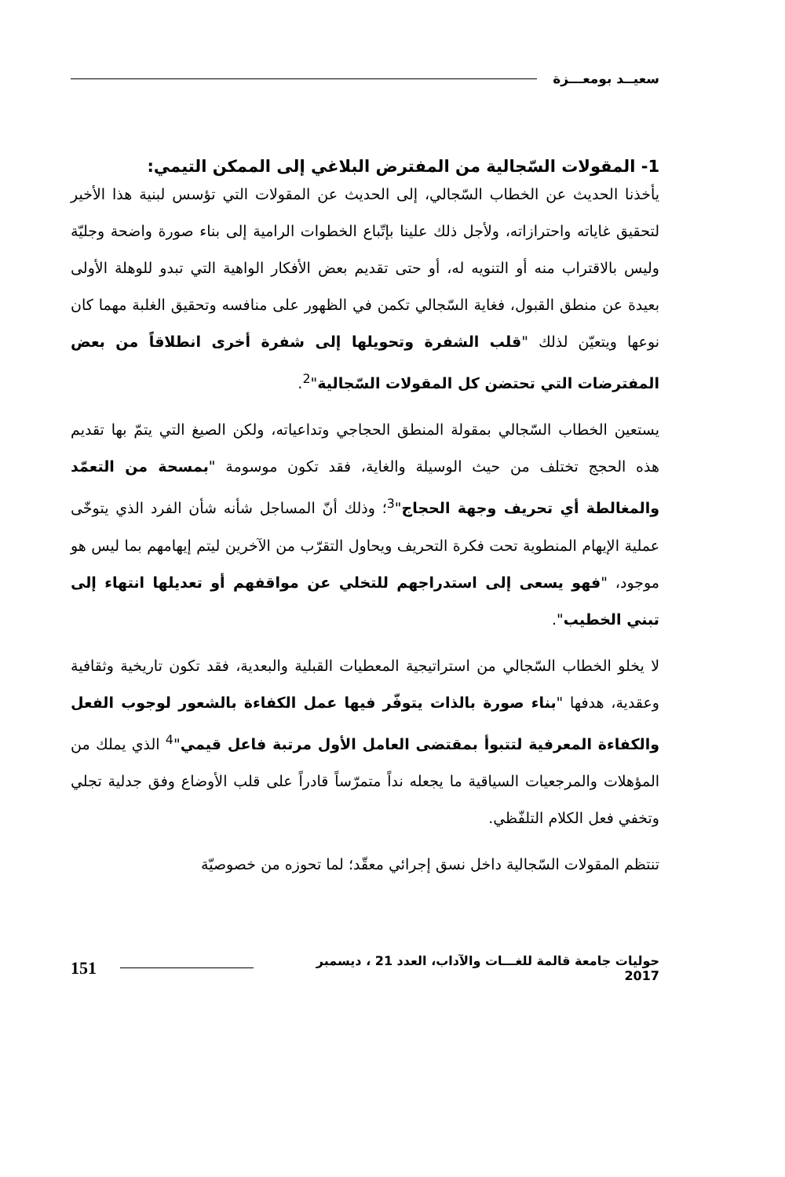سعيــد بومعـــزة
1- المقولات السّجالية من المفترض البلاغي إلى الممكن التيمي:
يأخذنا الحديث عن الخطاب السّجالي، إلى الحديث عن المقولات التي تؤسس لبنية هذا الأخير لتحقيق غاياته واحترازاته، ولأجل ذلك علينا بإتّباع الخطوات الرامية إلى بناء صورة واضحة وجليّة وليس بالاقتراب منه أو التنويه له، أو حتى تقديم بعض الأفكار الواهية التي تبدو للوهلة الأولى بعيدة عن منطق القبول، فغاية السّجالي تكمن في الظهور على منافسه وتحقيق الغلبة مهما كان نوعها ويتعيّن لذلك "قلب الشفرة وتحويلها إلى شفرة أخرى انطلاقاً من بعض المفترضات التي تحتضن كل المقولات السّجالية"<sup>2</sup>.
يستعين الخطاب السّجالي بمقولة المنطق الحجاجي وتداعياته، ولكن الصيغ التي يتمّ بها تقديم هذه الحجج تختلف من حيث الوسيلة والغاية، فقد تكون موسومة "بمسحة من التعمّد والمغالطة أي تحريف وجهة الحجاج"<sup>3</sup>؛ وذلك أنّ المساجل شأنه شأن الفرد الذي يتوخّى عملية الإيهام المنطوية تحت فكرة التحريف ويحاول التقرّب من الآخرين ليتم إيهامهم بما ليس هو موجود، "فهو يسعى إلى استدراجهم للتخلي عن مواقفهم أو تعديلها انتهاء إلى تبني الخطيب".
لا يخلو الخطاب السّجالي من استراتيجية المعطيات القبلية والبعدية، فقد تكون تاريخية وثقافية وعقدية، هدفها "بناء صورة بالذات يتوفّر فيها عمل الكفاءة بالشعور لوجوب الفعل والكفاءة المعرفية لتتبوأ بمقتضى العامل الأول مرتبة فاعل قيمي"<sup>4</sup> الذي يملك من المؤهلات والمرجعيات السياقية ما يجعله نداً متمرّساً قادراً على قلب الأوضاع وفق جدلية تجلي وتخفي فعل الكلام التلفّظي.
تنتظم المقولات السّجالية داخل نسق إجرائي معقّد؛ لما تحوزه من خصوصيّة
حوليات جامعة قالمة للغـــات والآداب، العدد 21 ، ديسمبر 2017 151